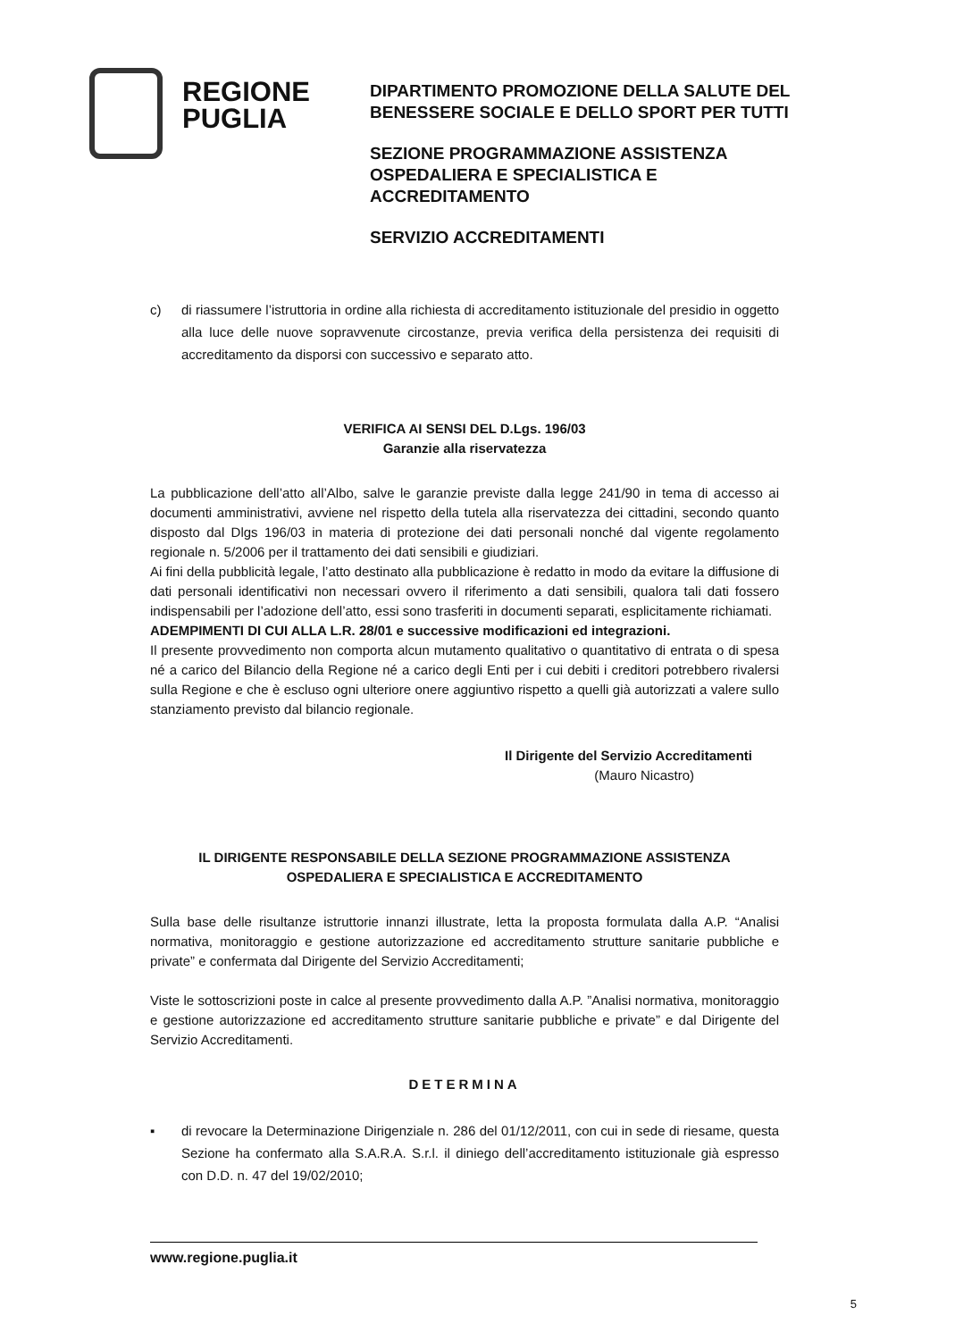REGIONE
PUGLIA
DIPARTIMENTO PROMOZIONE DELLA SALUTE DEL
BENESSERE SOCIALE E DELLO SPORT PER TUTTI
SEZIONE PROGRAMMAZIONE ASSISTENZA
OSPEDALIERA E SPECIALISTICA E
ACCREDITAMENTO
SERVIZIO ACCREDITAMENTI
c) di riassumere l’istruttoria in ordine alla richiesta di accreditamento istituzionale del presidio in oggetto alla luce delle nuove sopravvenute circostanze, previa verifica della persistenza dei requisiti di accreditamento da disporsi con successivo e separato atto.
VERIFICA AI SENSI DEL D.Lgs. 196/03
Garanzie alla riservatezza
La pubblicazione dell’atto all’Albo, salve le garanzie previste dalla legge 241/90 in tema di accesso ai documenti amministrativi, avviene nel rispetto della tutela alla riservatezza dei cittadini, secondo quanto disposto dal Dlgs 196/03 in materia di protezione dei dati personali nonché dal vigente regolamento regionale n. 5/2006 per il trattamento dei dati sensibili e giudiziari.
Ai fini della pubblicità legale, l’atto destinato alla pubblicazione è redatto in modo da evitare la diffusione di dati personali identificativi non necessari ovvero il riferimento a dati sensibili, qualora tali dati fossero indispensabili per l’adozione dell’atto, essi sono trasferiti in documenti separati, esplicitamente richiamati.
ADEMPIMENTI DI CUI ALLA L.R. 28/01 e successive modificazioni ed integrazioni.
Il presente provvedimento non comporta alcun mutamento qualitativo o quantitativo di entrata o di spesa né a carico del Bilancio della Regione né a carico degli Enti per i cui debiti i creditori potrebbero rivalersi sulla Regione e che è escluso ogni ulteriore onere aggiuntivo rispetto a quelli già autorizzati a valere sullo stanziamento previsto dal bilancio regionale.
Il Dirigente del Servizio Accreditamenti
(Mauro Nicastro)
IL DIRIGENTE RESPONSABILE DELLA SEZIONE PROGRAMMAZIONE ASSISTENZA
OSPEDALIERA E SPECIALISTICA E ACCREDITAMENTO
Sulla base delle risultanze istruttorie innanzi illustrate, letta la proposta formulata dalla A.P. “Analisi normativa, monitoraggio e gestione autorizzazione ed accreditamento strutture sanitarie pubbliche e private” e confermata dal Dirigente del Servizio Accreditamenti;
Viste le sottoscrizioni poste in calce al presente provvedimento dalla A.P. ”Analisi normativa, monitoraggio e gestione autorizzazione ed accreditamento strutture sanitarie pubbliche e private” e dal Dirigente del Servizio Accreditamenti.
DETERMINA
▪ di revocare la Determinazione Dirigenziale n. 286 del 01/12/2011, con cui in sede di riesame, questa Sezione ha confermato alla S.A.R.A. S.r.l. il diniego dell’accreditamento istituzionale già espresso con D.D. n. 47 del 19/02/2010;
www.regione.puglia.it
5